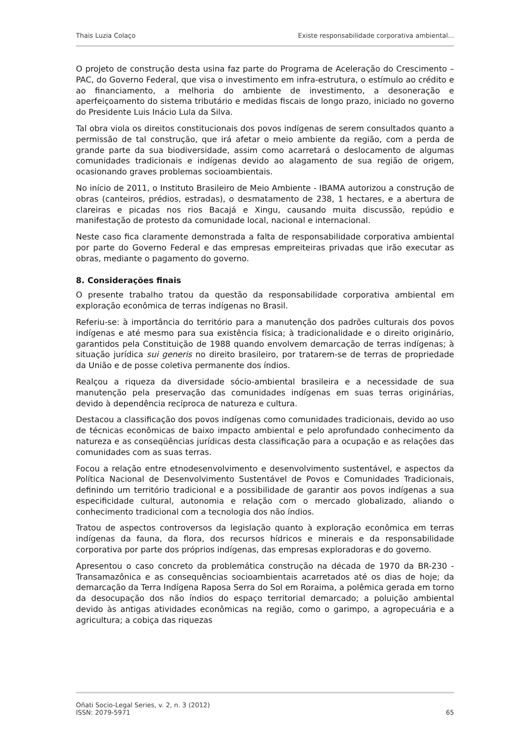Thais Luzia Colaço Existe responsabilidade corporativa ambiental...
O projeto de construção desta usina faz parte do Programa de Aceleração do Crescimento – PAC, do Governo Federal, que visa o investimento em infra-estrutura, o estímulo ao crédito e ao financiamento, a melhoria do ambiente de investimento, a desoneração e aperfeiçoamento do sistema tributário e medidas fiscais de longo prazo, iniciado no governo do Presidente Luis Inácio Lula da Silva.
Tal obra viola os direitos constitucionais dos povos indígenas de serem consultados quanto a permissão de tal construção, que irá afetar o meio ambiente da região, com a perda de grande parte da sua biodiversidade, assim como acarretará o deslocamento de algumas comunidades tradicionais e indígenas devido ao alagamento de sua região de origem, ocasionando graves problemas socioambientais.
No início de 2011, o Instituto Brasileiro de Meio Ambiente - IBAMA autorizou a construção de obras (canteiros, prédios, estradas), o desmatamento de 238, 1 hectares, e a abertura de clareiras e picadas nos rios Bacajá e Xingu, causando muita discussão, repúdio e manifestação de protesto da comunidade local, nacional e internacional.
Neste caso fica claramente demonstrada a falta de responsabilidade corporativa ambiental por parte do Governo Federal e das empresas empreiteiras privadas que irão executar as obras, mediante o pagamento do governo.
8. Considerações finais
O presente trabalho tratou da questão da responsabilidade corporativa ambiental em exploração econômica de terras indígenas no Brasil.
Referiu-se: à importância do território para a manutenção dos padrões culturais dos povos indígenas e até mesmo para sua existência física; à tradicionalidade e o direito originário, garantidos pela Constituição de 1988 quando envolvem demarcação de terras indígenas; à situação jurídica sui generis no direito brasileiro, por tratarem-se de terras de propriedade da União e de posse coletiva permanente dos índios.
Realçou a riqueza da diversidade sócio-ambiental brasileira e a necessidade de sua manutenção pela preservação das comunidades indígenas em suas terras originárias, devido à dependência recíproca de natureza e cultura.
Destacou a classificação dos povos indígenas como comunidades tradicionais, devido ao uso de técnicas econômicas de baixo impacto ambiental e pelo aprofundado conhecimento da natureza e as conseqüências jurídicas desta classificação para a ocupação e as relações das comunidades com as suas terras.
Focou a relação entre etnodesenvolvimento e desenvolvimento sustentável, e aspectos da Política Nacional de Desenvolvimento Sustentável de Povos e Comunidades Tradicionais, definindo um território tradicional e a possibilidade de garantir aos povos indígenas a sua especificidade cultural, autonomia e relação com o mercado globalizado, aliando o conhecimento tradicional com a tecnologia dos não índios.
Tratou de aspectos controversos da legislação quanto à exploração econômica em terras indígenas da fauna, da flora, dos recursos hídricos e minerais e da responsabilidade corporativa por parte dos próprios indígenas, das empresas exploradoras e do governo.
Apresentou o caso concreto da problemática construção na década de 1970 da BR-230 - Transamazônica e as consequências socioambientais acarretados até os dias de hoje; da demarcação da Terra Indígena Raposa Serra do Sol em Roraima, a polêmica gerada em torno da desocupação dos não índios do espaço territorial demarcado; a poluição ambiental devido às antigas atividades econômicas na região, como o garimpo, a agropecuária e a agricultura; a cobiça das riquezas
Oñati Socio-Legal Series, v. 2, n. 3 (2012)
ISSN: 2079-5971 65